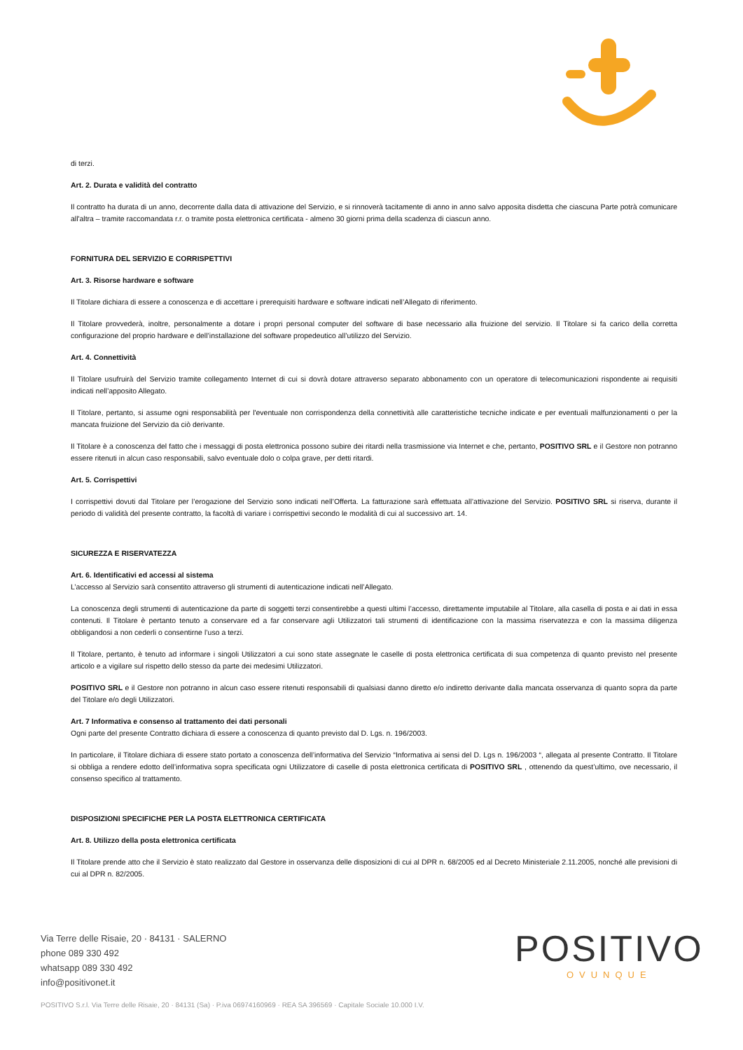di terzi.
Art. 2. Durata e validità del contratto
Il contratto ha durata di un anno, decorrente dalla data di attivazione del Servizio, e si rinnoverà tacitamente di anno in anno salvo apposita disdetta che ciascuna Parte potrà comunicare all'altra – tramite raccomandata r.r. o tramite posta elettronica certificata - almeno 30 giorni prima della scadenza di ciascun anno.
FORNITURA DEL SERVIZIO E CORRISPETTIVI
Art. 3. Risorse hardware e software
Il Titolare dichiara di essere a conoscenza e di accettare i prerequisiti hardware e software indicati nell’Allegato di riferimento.
Il Titolare provvederà, inoltre, personalmente a dotare i propri personal computer del software di base necessario alla fruizione del servizio. Il Titolare si fa carico della corretta configurazione del proprio hardware e dell’installazione del software propedeutico all’utilizzo del Servizio.
Art. 4. Connettività
Il Titolare usufruirà del Servizio tramite collegamento Internet di cui si dovrà dotare attraverso separato abbonamento con un operatore di telecomunicazioni rispondente ai requisiti indicati nell’apposito Allegato.
Il Titolare, pertanto, si assume ogni responsabilità per l'eventuale non corrispondenza della connettività alle caratteristiche tecniche indicate e per eventuali malfunzionamenti o per la mancata fruizione del Servizio da ciò derivante.
Il Titolare è a conoscenza del fatto che i messaggi di posta elettronica possono subire dei ritardi nella trasmissione via Internet e che, pertanto, POSITIVO SRL e il Gestore non potranno essere ritenuti in alcun caso responsabili, salvo eventuale dolo o colpa grave, per detti ritardi.
Art. 5. Corrispettivi
I corrispettivi dovuti dal Titolare per l’erogazione del Servizio sono indicati nell’Offerta. La fatturazione sarà effettuata all’attivazione del Servizio. POSITIVO SRL si riserva, durante il periodo di validità del presente contratto, la facoltà di variare i corrispettivi secondo le modalità di cui al successivo art. 14.
SICUREZZA E RISERVATEZZA
Art. 6. Identificativi ed accessi al sistema
L’accesso al Servizio sarà consentito attraverso gli strumenti di autenticazione indicati nell’Allegato.
La conoscenza degli strumenti di autenticazione da parte di soggetti terzi consentirebbe a questi ultimi l’accesso, direttamente imputabile al Titolare, alla casella di posta e ai dati in essa contenuti. Il Titolare è pertanto tenuto a conservare ed a far conservare agli Utilizzatori tali strumenti di identificazione con la massima riservatezza e con la massima diligenza obbligandosi a non cederli o consentirne l’uso a terzi.
Il Titolare, pertanto, è tenuto ad informare i singoli Utilizzatori a cui sono state assegnate le caselle di posta elettronica certificata di sua competenza di quanto previsto nel presente articolo e a vigilare sul rispetto dello stesso da parte dei medesimi Utilizzatori.
POSITIVO SRL e il Gestore non potranno in alcun caso essere ritenuti responsabili di qualsiasi danno diretto e/o indiretto derivante dalla mancata osservanza di quanto sopra da parte del Titolare e/o degli Utilizzatori.
Art. 7 Informativa e consenso al trattamento dei dati personali
Ogni parte del presente Contratto dichiara di essere a conoscenza di quanto previsto dal D. Lgs. n. 196/2003.
In particolare, il Titolare dichiara di essere stato portato a conoscenza dell’informativa del Servizio “Informativa ai sensi del D. Lgs n. 196/2003 “, allegata al presente Contratto. Il Titolare si obbliga a rendere edotto dell’informativa sopra specificata ogni Utilizzatore di caselle di posta elettronica certificata di POSITIVO SRL , ottenendo da quest’ultimo, ove necessario, il consenso specifico al trattamento.
DISPOSIZIONI SPECIFICHE PER LA POSTA ELETTRONICA CERTIFICATA
Art. 8. Utilizzo della posta elettronica certificata
Il Titolare prende atto che il Servizio è stato realizzato dal Gestore in osservanza delle disposizioni di cui al DPR n. 68/2005 ed al Decreto Ministeriale 2.11.2005, nonché alle previsioni di cui al DPR n. 82/2005.
Via Terre delle Risaie, 20 · 84131 · SALERNO
phone 089 330 492
whatsapp 089 330 492
info@positivonet.it
POSITIVO
OVUNQUE
POSITIVO S.r.l. Via Terre delle Risaie, 20 · 84131 (Sa) · P.iva 06974160969 · REA SA 396569 · Capitale Sociale 10.000 I.V.